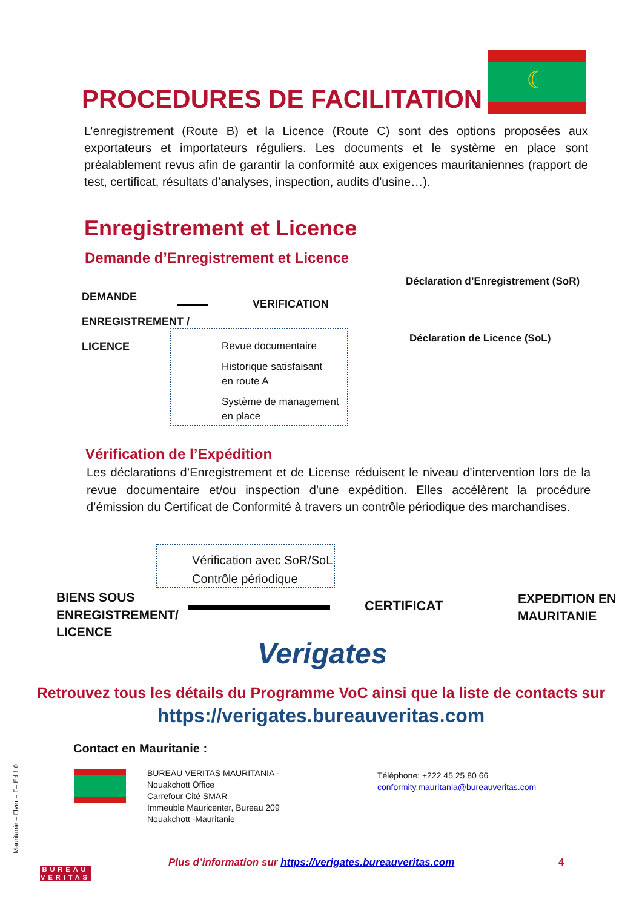☾
PROCEDURES DE FACILITATION
L’enregistrement (Route B) et la Licence (Route C) sont des options proposées aux exportateurs et importateurs réguliers. Les documents et le système en place sont préalablement revus afin de garantir la conformité aux exigences mauritaniennes (rapport de test, certificat, résultats d’analyses, inspection, audits d’usine…).
Enregistrement et Licence
Demande d’Enregistrement et Licence
DEMANDE
ENREGISTREMENT /
LICENCE
VERIFICATION
Déclaration d’Enregistrement (SoR)
Déclaration de Licence (SoL)
Revue documentaire
Historique satisfaisant
en route A
Système de management
en place
Vérification de l’Expédition
Les déclarations d’Enregistrement et de License réduisent le niveau d’intervention lors de la revue documentaire et/ou inspection d’une expédition. Elles accélèrent la procédure d’émission du Certificat de Conformité à travers un contrôle périodique des marchandises.
Vérification avec SoR/SoL
Contrôle périodique
BIENS SOUS
ENREGISTREMENT/
LICENCE
CERTIFICAT
EXPEDITION EN
MAURITANIE
Verigates
Retrouvez tous les détails du Programme VoC ainsi que la liste de contacts sur
https://verigates.bureauveritas.com
Contact en Mauritanie :
BUREAU VERITAS MAURITANIA -
Nouakchott Office
Carrefour Cité SMAR
Immeuble Mauricenter, Bureau 209
Nouakchott -Mauritanie
Téléphone: +222 45 25 80 66
conformity.mauritania@bureauveritas.com
Mauritanie – Flyer – F– Ed 1.0
BUREAU
VERITAS
Plus d’information sur https://verigates.bureauveritas.com
4